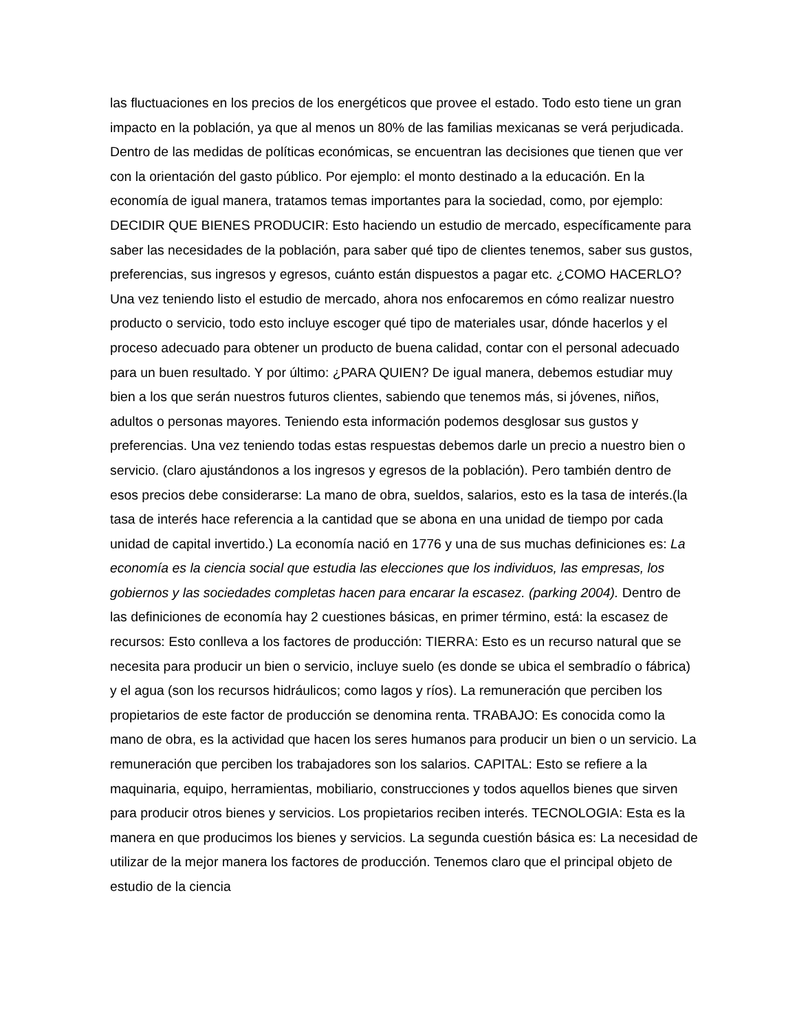las fluctuaciones en los precios de los energéticos que provee el estado. Todo esto tiene un gran impacto en la población, ya que al menos un 80% de las familias mexicanas se verá perjudicada. Dentro de las medidas de políticas económicas, se encuentran las decisiones que tienen que ver con la orientación del gasto público. Por ejemplo: el monto destinado a la educación. En la economía de igual manera, tratamos temas importantes para la sociedad, como, por ejemplo: DECIDIR QUE BIENES PRODUCIR: Esto haciendo un estudio de mercado, específicamente para saber las necesidades de la población, para saber qué tipo de clientes tenemos, saber sus gustos, preferencias, sus ingresos y egresos, cuánto están dispuestos a pagar etc. ¿COMO HACERLO? Una vez teniendo listo el estudio de mercado, ahora nos enfocaremos en cómo realizar nuestro producto o servicio, todo esto incluye escoger qué tipo de materiales usar, dónde hacerlos y el proceso adecuado para obtener un producto de buena calidad, contar con el personal adecuado para un buen resultado. Y por último: ¿PARA QUIEN? De igual manera, debemos estudiar muy bien a los que serán nuestros futuros clientes, sabiendo que tenemos más, si jóvenes, niños, adultos o personas mayores. Teniendo esta información podemos desglosar sus gustos y preferencias. Una vez teniendo todas estas respuestas debemos darle un precio a nuestro bien o servicio. (claro ajustándonos a los ingresos y egresos de la población). Pero también dentro de esos precios debe considerarse: La mano de obra, sueldos, salarios, esto es la tasa de interés.(la tasa de interés hace referencia a la cantidad que se abona en una unidad de tiempo por cada unidad de capital invertido.) La economía nació en 1776 y una de sus muchas definiciones es: La economía es la ciencia social que estudia las elecciones que los individuos, las empresas, los gobiernos y las sociedades completas hacen para encarar la escasez. (parking 2004). Dentro de las definiciones de economía hay 2 cuestiones básicas, en primer término, está: la escasez de recursos: Esto conlleva a los factores de producción: TIERRA: Esto es un recurso natural que se necesita para producir un bien o servicio, incluye suelo (es donde se ubica el sembradío o fábrica) y el agua (son los recursos hidráulicos; como lagos y ríos). La remuneración que perciben los propietarios de este factor de producción se denomina renta. TRABAJO: Es conocida como la mano de obra, es la actividad que hacen los seres humanos para producir un bien o un servicio. La remuneración que perciben los trabajadores son los salarios. CAPITAL: Esto se refiere a la maquinaria, equipo, herramientas, mobiliario, construcciones y todos aquellos bienes que sirven para producir otros bienes y servicios. Los propietarios reciben interés. TECNOLOGIA: Esta es la manera en que producimos los bienes y servicios. La segunda cuestión básica es: La necesidad de utilizar de la mejor manera los factores de producción. Tenemos claro que el principal objeto de estudio de la ciencia